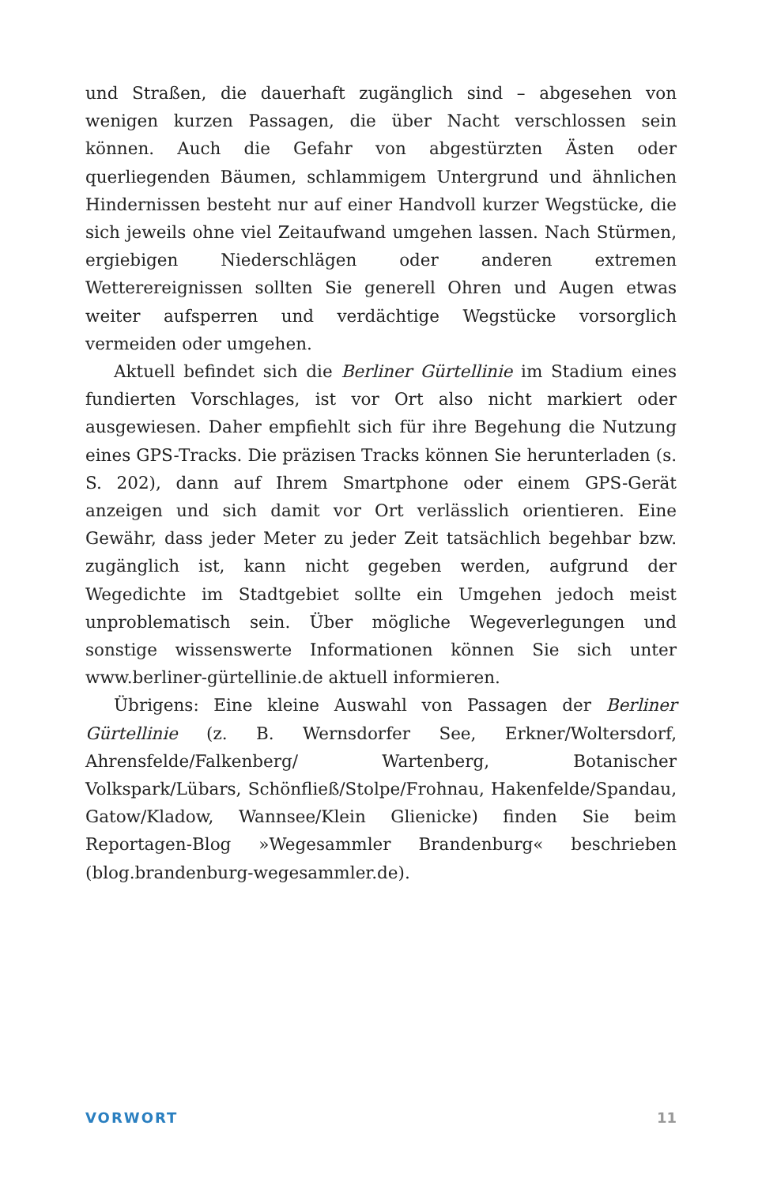und Straßen, die dauerhaft zugänglich sind – abgesehen von wenigen kurzen Passagen, die über Nacht verschlossen sein können. Auch die Gefahr von abgestürzten Ästen oder querliegenden Bäumen, schlammigem Untergrund und ähnlichen Hindernissen besteht nur auf einer Handvoll kurzer Wegstücke, die sich jeweils ohne viel Zeitaufwand umgehen lassen. Nach Stürmen, ergiebigen Niederschlägen oder anderen extremen Wetterereignissen sollten Sie generell Ohren und Augen etwas weiter aufsperren und verdächtige Wegstücke vorsorglich vermeiden oder umgehen.
Aktuell befindet sich die Berliner Gürtellinie im Stadium eines fundierten Vorschlages, ist vor Ort also nicht markiert oder ausgewiesen. Daher empfiehlt sich für ihre Begehung die Nutzung eines GPS-Tracks. Die präzisen Tracks können Sie herunterladen (s. S. 202), dann auf Ihrem Smartphone oder einem GPS-Gerät anzeigen und sich damit vor Ort verlässlich orientieren. Eine Gewähr, dass jeder Meter zu jeder Zeit tatsächlich begehbar bzw. zugänglich ist, kann nicht gegeben werden, aufgrund der Wegedichte im Stadtgebiet sollte ein Umgehen jedoch meist unproblematisch sein. Über mögliche Wegeverlegungen und sonstige wissenswerte Informationen können Sie sich unter www.berliner-gürtellinie.de aktuell informieren.
Übrigens: Eine kleine Auswahl von Passagen der Berliner Gürtellinie (z. B. Wernsdorfer See, Erkner/Woltersdorf, Ahrensfelde/Falkenberg/ Wartenberg, Botanischer Volkspark/Lübars, Schönfließ/Stolpe/Frohnau, Hakenfelde/Spandau, Gatow/Kladow, Wannsee/Klein Glienicke) finden Sie beim Reportagen-Blog »Wegesammler Brandenburg« beschrieben (blog.brandenburg-wegesammler.de).
VORWORT 11